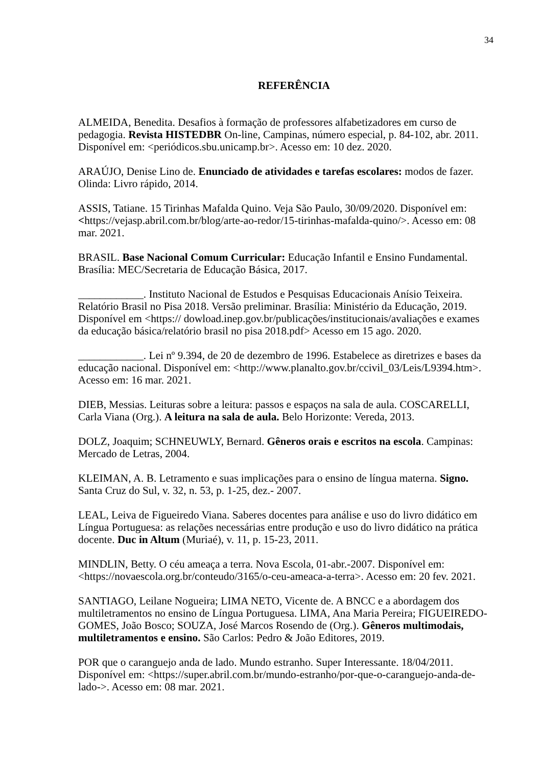34
REFERÊNCIA
ALMEIDA, Benedita. Desafios à formação de professores alfabetizadores em curso de pedagogia. Revista HISTEDBR On-line, Campinas, número especial, p. 84-102, abr. 2011. Disponível em: <periódicos.sbu.unicamp.br>. Acesso em: 10 dez. 2020.
ARAÚJO, Denise Lino de. Enunciado de atividades e tarefas escolares: modos de fazer. Olinda: Livro rápido, 2014.
ASSIS, Tatiane. 15 Tirinhas Mafalda Quino. Veja São Paulo, 30/09/2020. Disponível em: <https://vejasp.abril.com.br/blog/arte-ao-redor/15-tirinhas-mafalda-quino/>. Acesso em: 08 mar. 2021.
BRASIL. Base Nacional Comum Curricular: Educação Infantil e Ensino Fundamental. Brasília: MEC/Secretaria de Educação Básica, 2017.
____________. Instituto Nacional de Estudos e Pesquisas Educacionais Anísio Teixeira. Relatório Brasil no Pisa 2018. Versão preliminar. Brasília: Ministério da Educação, 2019. Disponível em <https:// dowload.inep.gov.br/publicações/institucionais/avaliações e exames da educação básica/relatório brasil no pisa 2018.pdf> Acesso em 15 ago. 2020.
____________. Lei nº 9.394, de 20 de dezembro de 1996. Estabelece as diretrizes e bases da educação nacional. Disponível em: <http://www.planalto.gov.br/ccivil_03/Leis/L9394.htm>. Acesso em: 16 mar. 2021.
DIEB, Messias. Leituras sobre a leitura: passos e espaços na sala de aula. COSCARELLI, Carla Viana (Org.). A leitura na sala de aula. Belo Horizonte: Vereda, 2013.
DOLZ, Joaquim; SCHNEUWLY, Bernard. Gêneros orais e escritos na escola. Campinas: Mercado de Letras, 2004.
KLEIMAN, A. B. Letramento e suas implicações para o ensino de língua materna. Signo. Santa Cruz do Sul, v. 32, n. 53, p. 1-25, dez.- 2007.
LEAL, Leiva de Figueiredo Viana. Saberes docentes para análise e uso do livro didático em Língua Portuguesa: as relações necessárias entre produção e uso do livro didático na prática docente. Duc in Altum (Muriaé), v. 11, p. 15-23, 2011.
MINDLIN, Betty. O céu ameaça a terra. Nova Escola, 01-abr.-2007. Disponível em: <https://novaescola.org.br/conteudo/3165/o-ceu-ameaca-a-terra>. Acesso em: 20 fev. 2021.
SANTIAGO, Leilane Nogueira; LIMA NETO, Vicente de. A BNCC e a abordagem dos multiletramentos no ensino de Língua Portuguesa. LIMA, Ana Maria Pereira; FIGUEIREDO-GOMES, João Bosco; SOUZA, José Marcos Rosendo de (Org.). Gêneros multimodais, multiletramentos e ensino. São Carlos: Pedro & João Editores, 2019.
POR que o caranguejo anda de lado. Mundo estranho. Super Interessante. 18/04/2011. Disponível em: <https://super.abril.com.br/mundo-estranho/por-que-o-caranguejo-anda-de-lado->. Acesso em: 08 mar. 2021.